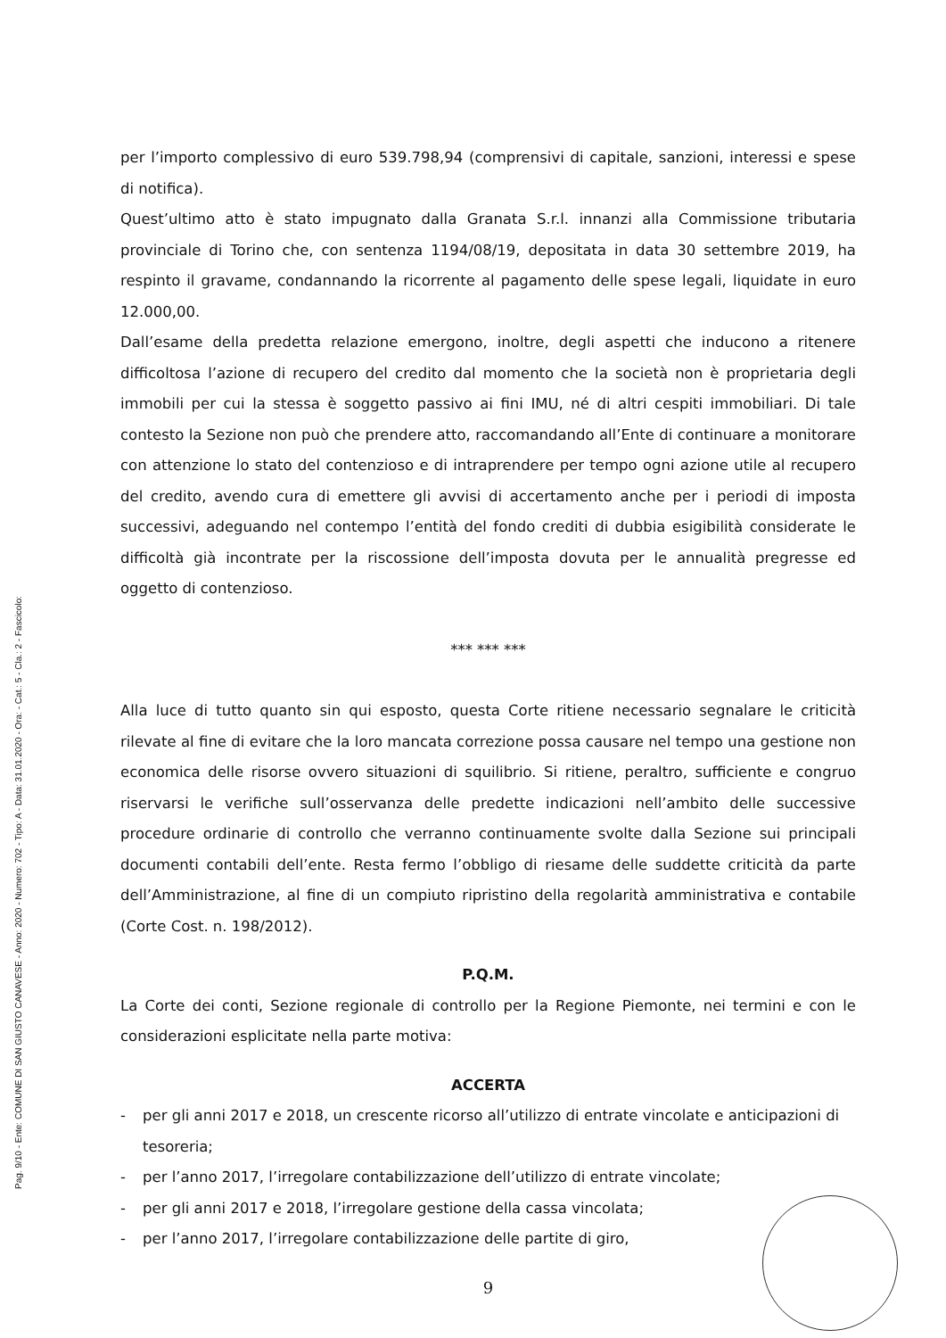Pag. 9/10 - Ente: COMUNE DI SAN GIUSTO CANAVESE - Anno: 2020 - Numero: 702 - Tipo: A - Data: 31.01.2020 - Ora: - Cat.: 5 - Cla.: 2 - Fascicolo:
per l’importo complessivo di euro 539.798,94 (comprensivi di capitale, sanzioni, interessi e spese di notifica).
Quest’ultimo atto è stato impugnato dalla Granata S.r.l. innanzi alla Commissione tributaria provinciale di Torino che, con sentenza 1194/08/19, depositata in data 30 settembre 2019, ha respinto il gravame, condannando la ricorrente al pagamento delle spese legali, liquidate in euro 12.000,00.
Dall’esame della predetta relazione emergono, inoltre, degli aspetti che inducono a ritenere difficoltosa l’azione di recupero del credito dal momento che la società non è proprietaria degli immobili per cui la stessa è soggetto passivo ai fini IMU, né di altri cespiti immobiliari. Di tale contesto la Sezione non può che prendere atto, raccomandando all’Ente di continuare a monitorare con attenzione lo stato del contenzioso e di intraprendere per tempo ogni azione utile al recupero del credito, avendo cura di emettere gli avvisi di accertamento anche per i periodi di imposta successivi, adeguando nel contempo l’entità del fondo crediti di dubbia esigibilità considerate le difficoltà già incontrate per la riscossione dell’imposta dovuta per le annualità pregresse ed oggetto di contenzioso.
*** *** ***
Alla luce di tutto quanto sin qui esposto, questa Corte ritiene necessario segnalare le criticità rilevate al fine di evitare che la loro mancata correzione possa causare nel tempo una gestione non economica delle risorse ovvero situazioni di squilibrio. Si ritiene, peraltro, sufficiente e congruo riservarsi le verifiche sull’osservanza delle predette indicazioni nell’ambito delle successive procedure ordinarie di controllo che verranno continuamente svolte dalla Sezione sui principali documenti contabili dell’ente. Resta fermo l’obbligo di riesame delle suddette criticità da parte dell’Amministrazione, al fine di un compiuto ripristino della regolarità amministrativa e contabile (Corte Cost. n. 198/2012).
P.Q.M.
La Corte dei conti, Sezione regionale di controllo per la Regione Piemonte, nei termini e con le considerazioni esplicitate nella parte motiva:
ACCERTA
- per gli anni 2017 e 2018, un crescente ricorso all’utilizzo di entrate vincolate e anticipazioni di tesoreria;
- per l’anno 2017, l’irregolare contabilizzazione dell’utilizzo di entrate vincolate;
- per gli anni 2017 e 2018, l’irregolare gestione della cassa vincolata;
- per l’anno 2017, l’irregolare contabilizzazione delle partite di giro,
9